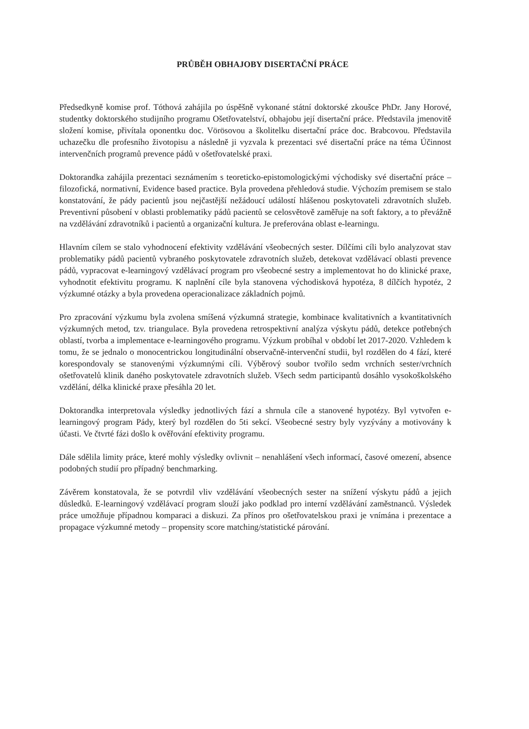PRŮBĚH OBHAJOBY DISERTAČNÍ PRÁCE
Předsedkyně komise prof. Tóthová zahájila po úspěšně vykonané státní doktorské zkoušce PhDr. Jany Horové, studentky doktorského studijního programu Ošetřovatelství, obhajobu její disertační práce. Představila jmenovitě složení komise, přivítala oponentku doc. Vörösovou a školitelku disertační práce doc. Brabcovou. Představila uchazečku dle profesního životopisu a následně ji vyzvala k prezentaci své disertační práce na téma Účinnost intervenčních programů prevence pádů v ošetřovatelské praxi.
Doktorandka zahájila prezentaci seznámením s teoreticko-epistomologickými východisky své disertační práce – filozofická, normativní, Evidence based practice. Byla provedena přehledová studie. Výchozím premisem se stalo konstatování, že pády pacientů jsou nejčastější nežádoucí událostí hlášenou poskytovateli zdravotních služeb. Preventivní působení v oblasti problematiky pádů pacientů se celosvětově zaměřuje na soft faktory, a to převážně na vzdělávání zdravotníků i pacientů a organizační kultura. Je preferována oblast e-learningu.
Hlavním cílem se stalo vyhodnocení efektivity vzdělávání všeobecných sester. Dílčími cíli bylo analyzovat stav problematiky pádů pacientů vybraného poskytovatele zdravotních služeb, detekovat vzdělávací oblasti prevence pádů, vypracovat e-learningový vzdělávací program pro všeobecné sestry a implementovat ho do klinické praxe, vyhodnotit efektivitu programu. K naplnění cíle byla stanovena východisková hypotéza, 8 dílčích hypotéz, 2 výzkumné otázky a byla provedena operacionalizace základních pojmů.
Pro zpracování výzkumu byla zvolena smíšená výzkumná strategie, kombinace kvalitativních a kvantitativních výzkumných metod, tzv. triangulace. Byla provedena retrospektivní analýza výskytu pádů, detekce potřebných oblastí, tvorba a implementace e-learningového programu. Výzkum probíhal v období let 2017-2020. Vzhledem k tomu, že se jednalo o monocentrickou longitudinální observačně-intervenční studii, byl rozdělen do 4 fází, které korespondovaly se stanovenými výzkumnými cíli. Výběrový soubor tvořilo sedm vrchních sester/vrchních ošetřovatelů klinik daného poskytovatele zdravotních služeb. Všech sedm participantů dosáhlo vysokoškolského vzdělání, délka klinické praxe přesáhla 20 let.
Doktorandka interpretovala výsledky jednotlivých fází a shrnula cíle a stanovené hypotézy. Byl vytvořen e-learningový program Pády, který byl rozdělen do 5ti sekcí. Všeobecné sestry byly vyzývány a motivovány k účasti. Ve čtvrté fázi došlo k ověřování efektivity programu.
Dále sdělila limity práce, které mohly výsledky ovlivnit – nenahlášení všech informací, časové omezení, absence podobných studií pro případný benchmarking.
Závěrem konstatovala, že se potvrdil vliv vzdělávání všeobecných sester na snížení výskytu pádů a jejich důsledků. E-learningový vzdělávací program slouží jako podklad pro interní vzdělávání zaměstnanců. Výsledek práce umožňuje případnou komparaci a diskuzi. Za přínos pro ošetřovatelskou praxi je vnímána i prezentace a propagace výzkumné metody – propensity score matching/statistické párování.